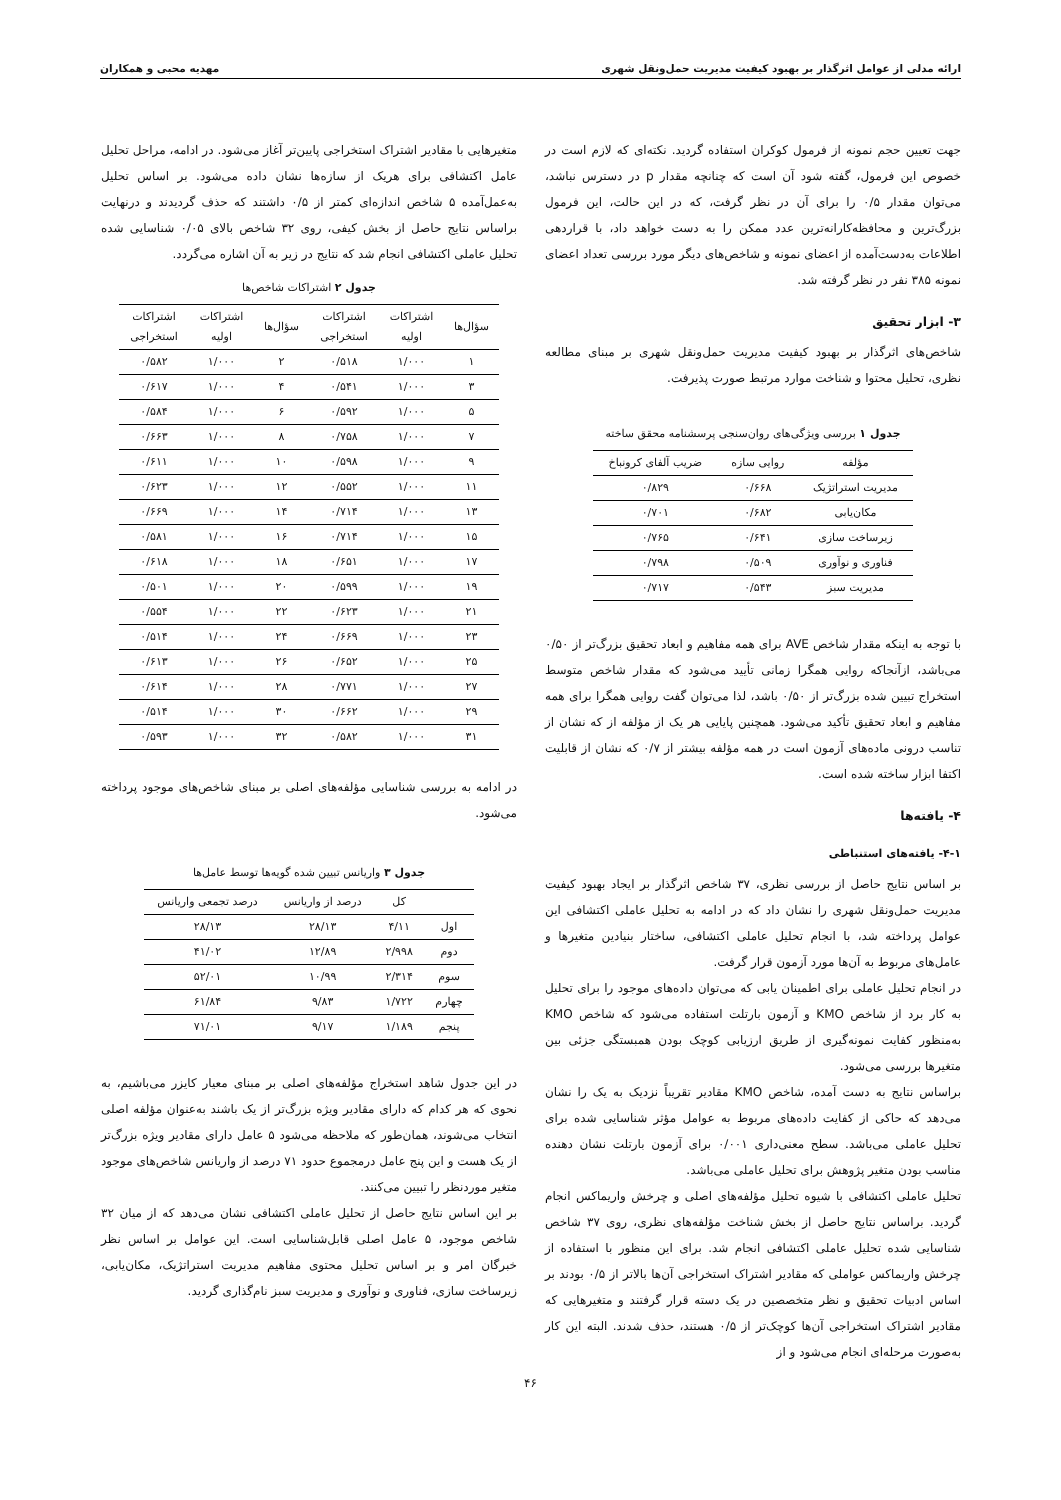ارائه مدلی از عوامل اثرگذار بر بهبود کیفیت مدیریت حمل‌ونقل شهری مهدیه محبی و همکاران
جهت تعیین حجم نمونه از فرمول کوکران استفاده گردید. نکته‌ای که لازم است در خصوص این فرمول، گفته شود آن است که چنانچه مقدار p در دسترس نباشد، می‌توان مقدار ۰/۵ را برای آن در نظر گرفت، که در این حالت، این فرمول بزرگ‌ترین و محافظه‌کارانه‌ترین عدد ممکن را به دست خواهد داد، با قراردهی اطلاعات به‌دست‌آمده از اعضای نمونه و شاخص‌های دیگر مورد بررسی تعداد اعضای نمونه ۳۸۵ نفر در نظر گرفته شد.
۳- ابزار تحقیق
شاخص‌های اثرگذار بر بهبود کیفیت مدیریت حمل‌ونقل شهری بر مبنای مطالعه نظری، تحلیل محتوا و شناخت موارد مرتبط صورت پذیرفت.
جدول ۱ بررسی ویژگی‌های روان‌سنجی پرسشنامه محقق ساخته
| مؤلفه | روایی سازه | ضریب آلفای کرونباخ |
| --- | --- | --- |
| مدیریت استراتژیک | ۰/۶۶۸ | ۰/۸۲۹ |
| مکان‌یابی | ۰/۶۸۲ | ۰/۷۰۱ |
| زیرساخت سازی | ۰/۶۴۱ | ۰/۷۶۵ |
| فناوری و نوآوری | ۰/۵۰۹ | ۰/۷۹۸ |
| مدیریت سبز | ۰/۵۴۳ | ۰/۷۱۷ |
با توجه به اینکه مقدار شاخص AVE برای همه مفاهیم و ابعاد تحقیق بزرگ‌تر از ۰/۵۰ می‌باشد، ازآنجاکه روایی همگرا زمانی تأیید می‌شود که مقدار شاخص متوسط استخراج تبیین شده بزرگ‌تر از ۰/۵۰ باشد، لذا می‌توان گفت روایی همگرا برای همه مفاهیم و ابعاد تحقیق تأکید می‌شود. همچنین پایایی هر یک از مؤلفه از که نشان از تناسب درونی ماده‌های آزمون است در همه مؤلفه بیشتر از ۰/۷ که نشان از قابلیت اکتفا ابزار ساخته شده است.
۴- یافته‌ها
۴-۱- یافته‌های استنباطی
بر اساس نتایج حاصل از بررسی نظری، ۳۷ شاخص اثرگذار بر ایجاد بهبود کیفیت مدیریت حمل‌ونقل شهری را نشان داد که در ادامه به تحلیل عاملی اکتشافی این عوامل پرداخته شد، با انجام تحلیل عاملی اکتشافی، ساختار بنیادین متغیرها و عامل‌های مربوط به آن‌ها مورد آزمون قرار گرفت.
در انجام تحلیل عاملی برای اطمینان یابی که می‌توان داده‌های موجود را برای تحلیل به کار برد از شاخص KMO و آزمون بارتلت استفاده می‌شود که شاخص KMO به‌منظور کفایت نمونه‌گیری از طریق ارزیابی کوچک بودن همبستگی جزئی بین متغیرها بررسی می‌شود.
براساس نتایج به دست آمده، شاخص KMO مقادیر تقریباً نزدیک به یک را نشان می‌دهد که حاکی از کفایت داده‌های مربوط به عوامل مؤثر شناسایی شده برای تحلیل عاملی می‌باشد. سطح معنی‌داری ۰/۰۰۱ برای آزمون بارتلت نشان دهنده مناسب بودن متغیر پژوهش برای تحلیل عاملی می‌باشد.
تحلیل عاملی اکتشافی با شیوه تحلیل مؤلفه‌های اصلی و چرخش واریماکس انجام گردید. براساس نتایج حاصل از بخش شناخت مؤلفه‌های نظری، روی ۳۷ شاخص شناسایی شده تحلیل عاملی اکتشافی انجام شد. برای این منظور با استفاده از چرخش واریماکس عواملی که مقادیر اشتراک استخراجی آن‌ها بالاتر از ۰/۵ بودند بر اساس ادبیات تحقیق و نظر متخصصین در یک دسته قرار گرفتند و متغیرهایی که مقادیر اشتراک استخراجی آن‌ها کوچک‌تر از ۰/۵ هستند، حذف شدند. البته این کار به‌صورت مرحله‌ای انجام می‌شود و از
متغیرهایی با مقادیر اشتراک استخراجی پایین‌تر آغاز می‌شود. در ادامه، مراحل تحلیل عامل اکتشافی برای هریک از سازه‌ها نشان داده می‌شود. بر اساس تحلیل به‌عمل‌آمده ۵ شاخص اندازه‌ای کمتر از ۰/۵ داشتند که حذف گردیدند و درنهایت براساس نتایج حاصل از بخش کیفی، روی ۳۲ شاخص بالای ۰/۰۵ شناسایی شده تحلیل عاملی اکتشافی انجام شد که نتایج در زیر به آن اشاره می‌گردد.
جدول ۲ اشتراکات شاخص‌ها
| سؤال‌ها | اشتراکات اولیه | اشتراکات استخراجی | سؤال‌ها | اشتراکات اولیه | اشتراکات استخراجی |
| --- | --- | --- | --- | --- | --- |
| ۱ | ۱/۰۰۰ | ۰/۵۱۸ | ۲ | ۱/۰۰۰ | ۰/۵۸۲ |
| ۳ | ۱/۰۰۰ | ۰/۵۴۱ | ۴ | ۱/۰۰۰ | ۰/۶۱۷ |
| ۵ | ۱/۰۰۰ | ۰/۵۹۲ | ۶ | ۱/۰۰۰ | ۰/۵۸۴ |
| ۷ | ۱/۰۰۰ | ۰/۷۵۸ | ۸ | ۱/۰۰۰ | ۰/۶۶۳ |
| ۹ | ۱/۰۰۰ | ۰/۵۹۸ | ۱۰ | ۱/۰۰۰ | ۰/۶۱۱ |
| ۱۱ | ۱/۰۰۰ | ۰/۵۵۲ | ۱۲ | ۱/۰۰۰ | ۰/۶۲۳ |
| ۱۳ | ۱/۰۰۰ | ۰/۷۱۴ | ۱۴ | ۱/۰۰۰ | ۰/۶۶۹ |
| ۱۵ | ۱/۰۰۰ | ۰/۷۱۴ | ۱۶ | ۱/۰۰۰ | ۰/۵۸۱ |
| ۱۷ | ۱/۰۰۰ | ۰/۶۵۱ | ۱۸ | ۱/۰۰۰ | ۰/۶۱۸ |
| ۱۹ | ۱/۰۰۰ | ۰/۵۹۹ | ۲۰ | ۱/۰۰۰ | ۰/۵۰۱ |
| ۲۱ | ۱/۰۰۰ | ۰/۶۲۳ | ۲۲ | ۱/۰۰۰ | ۰/۵۵۴ |
| ۲۳ | ۱/۰۰۰ | ۰/۶۶۹ | ۲۴ | ۱/۰۰۰ | ۰/۵۱۴ |
| ۲۵ | ۱/۰۰۰ | ۰/۶۵۲ | ۲۶ | ۱/۰۰۰ | ۰/۶۱۳ |
| ۲۷ | ۱/۰۰۰ | ۰/۷۷۱ | ۲۸ | ۱/۰۰۰ | ۰/۶۱۴ |
| ۲۹ | ۱/۰۰۰ | ۰/۶۶۲ | ۳۰ | ۱/۰۰۰ | ۰/۵۱۴ |
| ۳۱ | ۱/۰۰۰ | ۰/۵۸۲ | ۳۲ | ۱/۰۰۰ | ۰/۵۹۳ |
در ادامه به بررسی شناسایی مؤلفه‌های اصلی بر مبنای شاخص‌های موجود پرداخته می‌شود.
جدول ۳ واریانس تبیین شده گویه‌ها توسط عامل‌ها
| | کل | درصد از واریانس | درصد تجمعی واریانس |
| --- | --- | --- | --- |
| اول | ۴/۱۱ | ۲۸/۱۳ | ۲۸/۱۳ |
| دوم | ۲/۹۹۸ | ۱۲/۸۹ | ۴۱/۰۲ |
| سوم | ۲/۳۱۴ | ۱۰/۹۹ | ۵۲/۰۱ |
| چهارم | ۱/۷۲۲ | ۹/۸۳ | ۶۱/۸۴ |
| پنجم | ۱/۱۸۹ | ۹/۱۷ | ۷۱/۰۱ |
در این جدول شاهد استخراج مؤلفه‌های اصلی بر مبنای معیار کایزر می‌باشیم، به نحوی که هر کدام که دارای مقادیر ویژه بزرگ‌تر از یک باشند به‌عنوان مؤلفه اصلی انتخاب می‌شوند، همان‌طور که ملاحظه می‌شود ۵ عامل دارای مقادیر ویژه بزرگ‌تر از یک هست و این پنج عامل درمجموع حدود ۷۱ درصد از واریانس شاخص‌های موجود متغیر موردنظر را تبیین می‌کنند.
بر این اساس نتایج حاصل از تحلیل عاملی اکتشافی نشان می‌دهد که از میان ۳۲ شاخص موجود، ۵ عامل اصلی قابل‌شناسایی است. این عوامل بر اساس نظر خبرگان امر و بر اساس تحلیل محتوی مفاهیم مدیریت استراتژیک، مکان‌یابی، زیرساخت سازی، فناوری و نوآوری و مدیریت سبز نام‌گذاری گردید.
۴۶